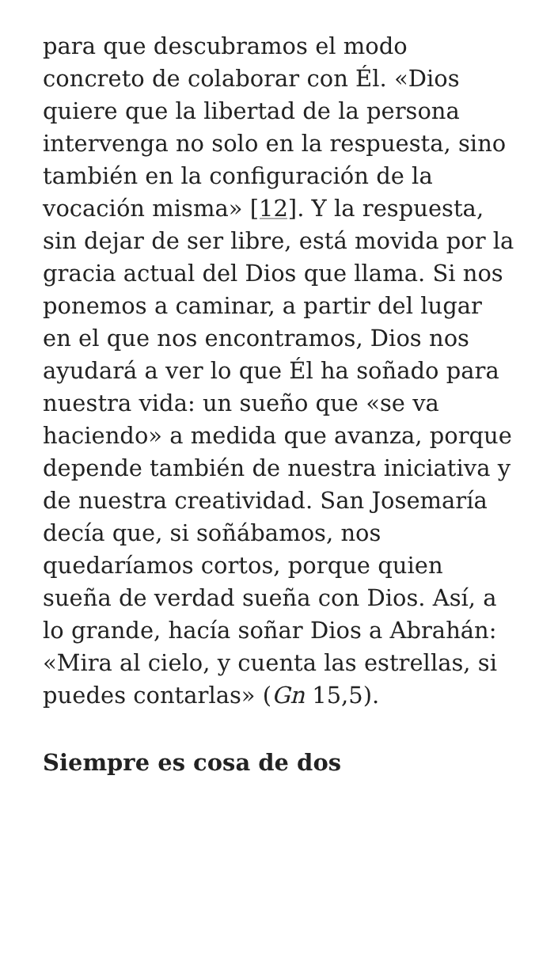para que descubramos el modo concreto de colaborar con Él. «Dios quiere que la libertad de la persona intervenga no solo en la respuesta, sino también en la configuración de la vocación misma» [12]. Y la respuesta, sin dejar de ser libre, está movida por la gracia actual del Dios que llama. Si nos ponemos a caminar, a partir del lugar en el que nos encontramos, Dios nos ayudará a ver lo que Él ha soñado para nuestra vida: un sueño que «se va haciendo» a medida que avanza, porque depende también de nuestra iniciativa y de nuestra creatividad. San Josemaría decía que, si soñábamos, nos quedaríamos cortos, porque quien sueña de verdad sueña con Dios. Así, a lo grande, hacía soñar Dios a Abrahán: «Mira al cielo, y cuenta las estrellas, si puedes contarlas» (Gn 15,5).
Siempre es cosa de dos